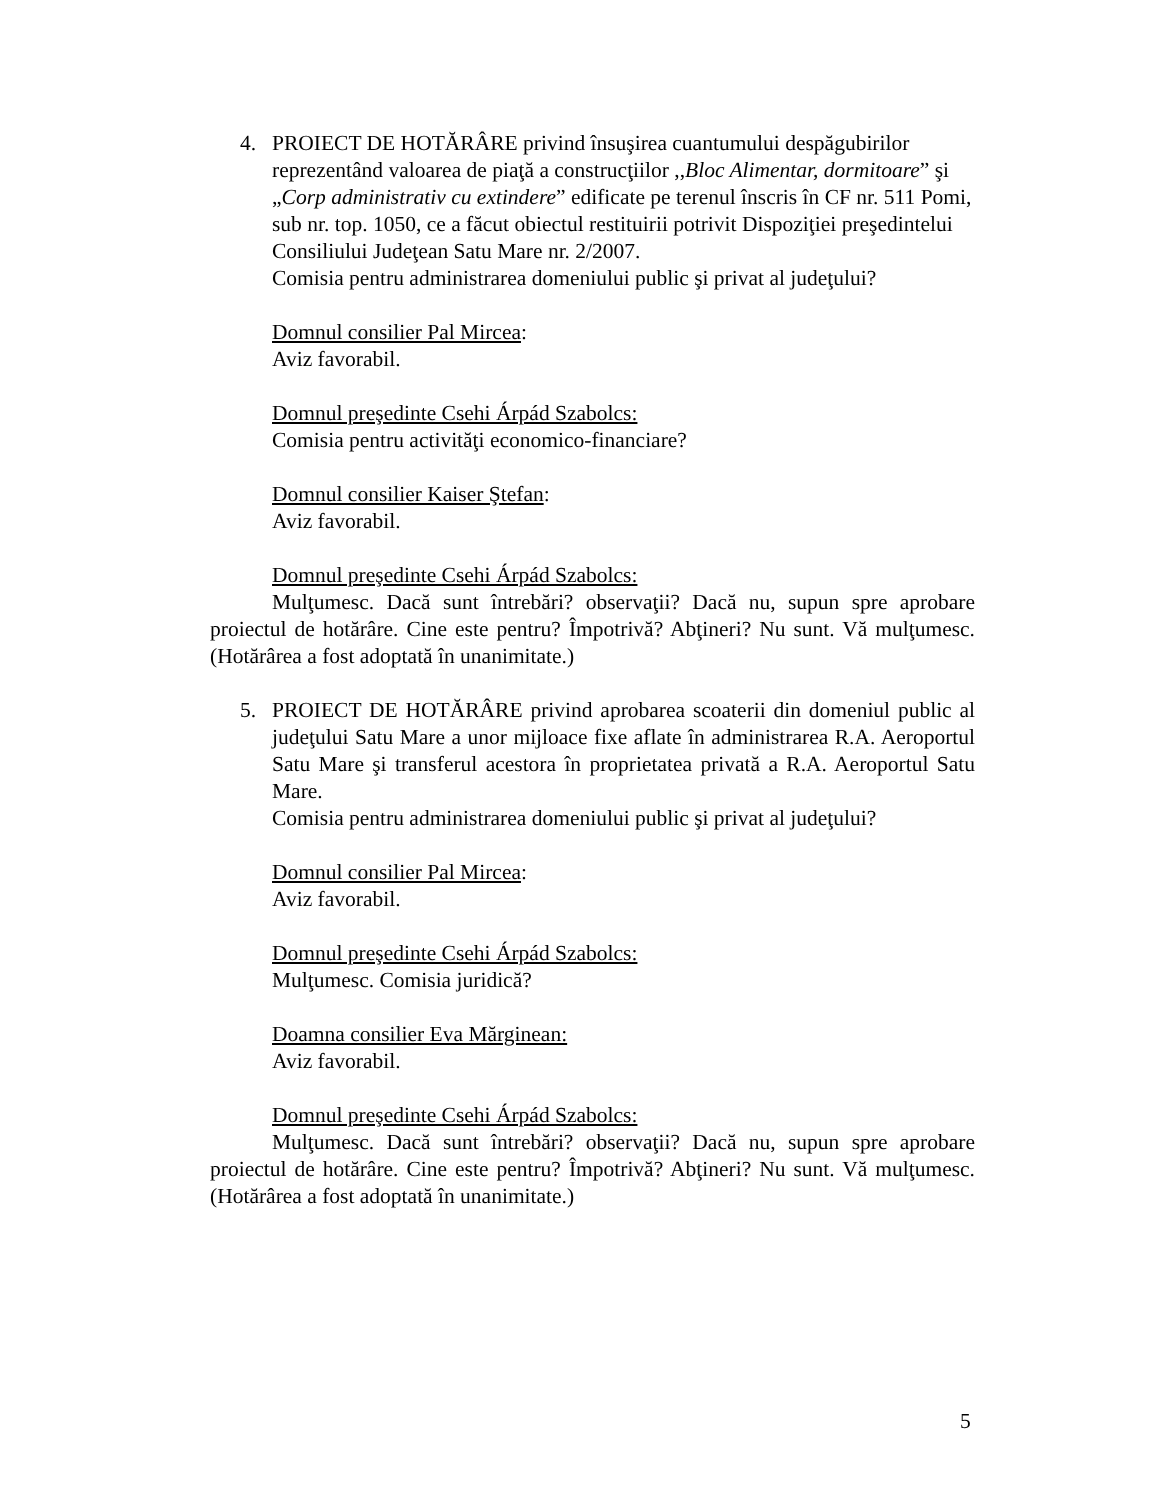4. PROIECT DE HOTĂRÂRE privind însuşirea cuantumului despăgubirilor reprezentând valoarea de piaţă a construcţiilor ,,Bloc Alimentar, dormitoare” şi „Corp administrativ cu extindere” edificate pe terenul înscris în CF nr. 511 Pomi, sub nr. top. 1050, ce a făcut obiectul restituirii potrivit Dispoziţiei preşedintelui Consiliului Judeţean Satu Mare nr. 2/2007.
Comisia pentru administrarea domeniului public şi privat al judeţului?
Domnul consilier Pal Mircea:
Aviz favorabil.
Domnul preşedinte Csehi Árpád Szabolcs:
Comisia pentru activităţi economico-financiare?
Domnul consilier Kaiser Ştefan:
Aviz favorabil.
Domnul preşedinte Csehi Árpád Szabolcs:
Mulţumesc. Dacă sunt întrebări? observaţii? Dacă nu, supun spre aprobare proiectul de hotărâre. Cine este pentru? Împotrivă? Abţineri? Nu sunt. Vă mulţumesc. (Hotărârea a fost adoptată în unanimitate.)
5. PROIECT DE HOTĂRÂRE privind aprobarea scoaterii din domeniul public al judeţului Satu Mare a unor mijloace fixe aflate în administrarea R.A. Aeroportul Satu Mare şi transferul acestora în proprietatea privată a R.A. Aeroportul Satu Mare.
Comisia pentru administrarea domeniului public şi privat al judeţului?
Domnul consilier Pal Mircea:
Aviz favorabil.
Domnul preşedinte Csehi Árpád Szabolcs:
Mulţumesc. Comisia juridică?
Doamna consilier Eva Mărginean:
Aviz favorabil.
Domnul preşedinte Csehi Árpád Szabolcs:
Mulţumesc. Dacă sunt întrebări? observaţii? Dacă nu, supun spre aprobare proiectul de hotărâre. Cine este pentru? Împotrivă? Abţineri? Nu sunt. Vă mulţumesc. (Hotărârea a fost adoptată în unanimitate.)
5